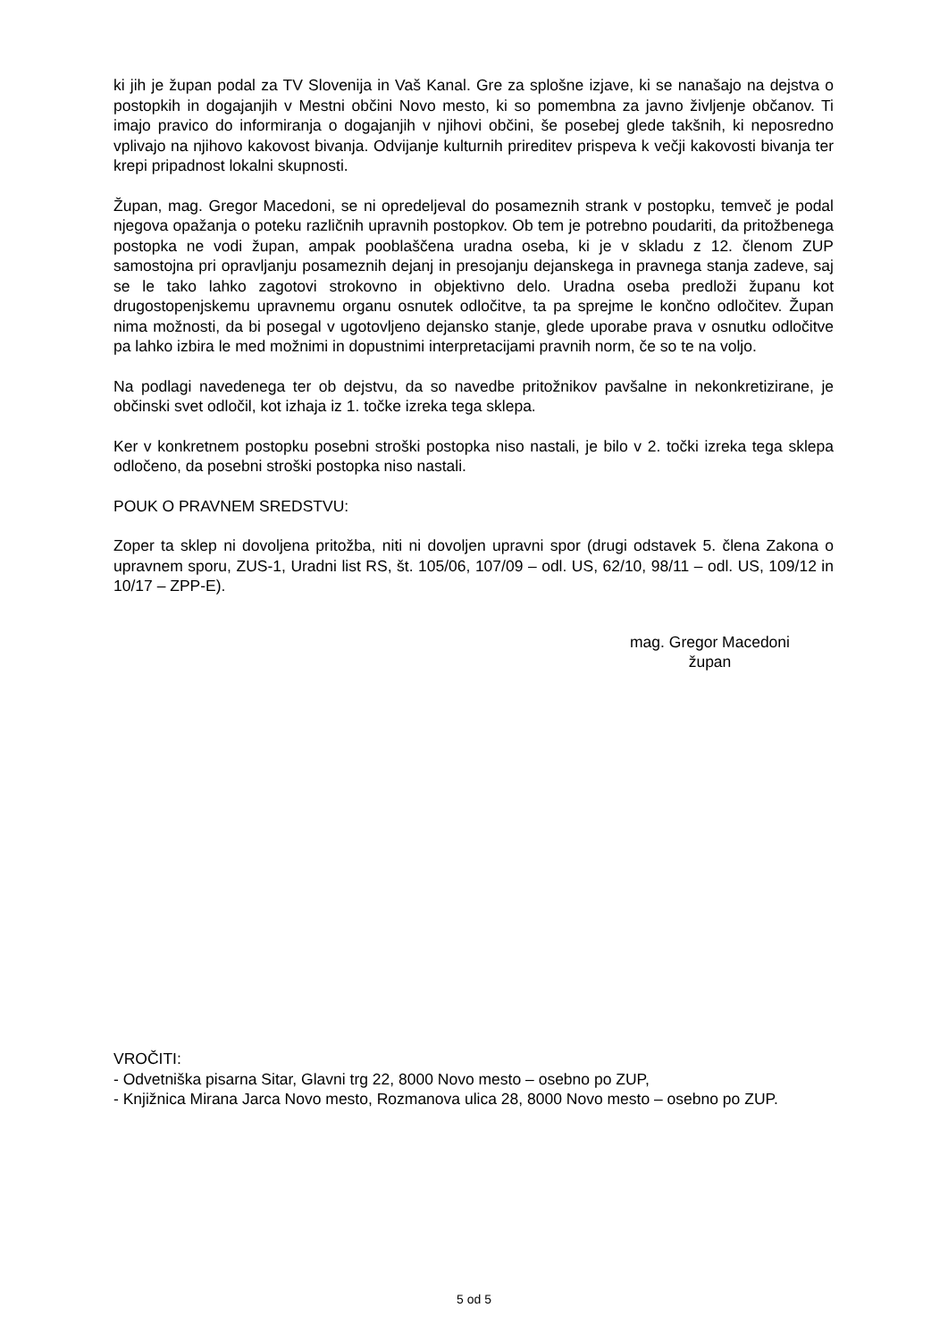ki jih je župan podal za TV Slovenija in Vaš Kanal. Gre za splošne izjave, ki se nanašajo na dejstva o postopkih in dogajanjih v Mestni občini Novo mesto, ki so pomembna za javno življenje občanov. Ti imajo pravico do informiranja o dogajanjih v njihovi občini, še posebej glede takšnih, ki neposredno vplivajo na njihovo kakovost bivanja. Odvijanje kulturnih prireditev prispeva k večji kakovosti bivanja ter krepi pripadnost lokalni skupnosti.
Župan, mag. Gregor Macedoni, se ni opredeljeval do posameznih strank v postopku, temveč je podal njegova opažanja o poteku različnih upravnih postopkov. Ob tem je potrebno poudariti, da pritožbenega postopka ne vodi župan, ampak pooblaščena uradna oseba, ki je v skladu z 12. členom ZUP samostojna pri opravljanju posameznih dejanj in presojanju dejanskega in pravnega stanja zadeve, saj se le tako lahko zagotovi strokovno in objektivno delo. Uradna oseba predloži županu kot drugostopenjskemu upravnemu organu osnutek odločitve, ta pa sprejme le končno odločitev. Župan nima možnosti, da bi posegal v ugotovljeno dejansko stanje, glede uporabe prava v osnutku odločitve pa lahko izbira le med možnimi in dopustnimi interpretacijami pravnih norm, če so te na voljo.
Na podlagi navedenega ter ob dejstvu, da so navedbe pritožnikov pavšalne in nekonkretizirane, je občinski svet odločil, kot izhaja iz 1. točke izreka tega sklepa.
Ker v konkretnem postopku posebni stroški postopka niso nastali, je bilo v 2. točki izreka tega sklepa odločeno, da posebni stroški postopka niso nastali.
POUK O PRAVNEM SREDSTVU:
Zoper ta sklep ni dovoljena pritožba, niti ni dovoljen upravni spor (drugi odstavek 5. člena Zakona o upravnem sporu, ZUS-1, Uradni list RS, št. 105/06, 107/09 – odl. US, 62/10, 98/11 – odl. US, 109/12 in 10/17 – ZPP-E).
mag. Gregor Macedoni
župan
VROČITI:
- Odvetniška pisarna Sitar, Glavni trg 22, 8000 Novo mesto – osebno po ZUP,
- Knjižnica Mirana Jarca Novo mesto, Rozmanova ulica 28, 8000 Novo mesto – osebno po ZUP.
5 od 5